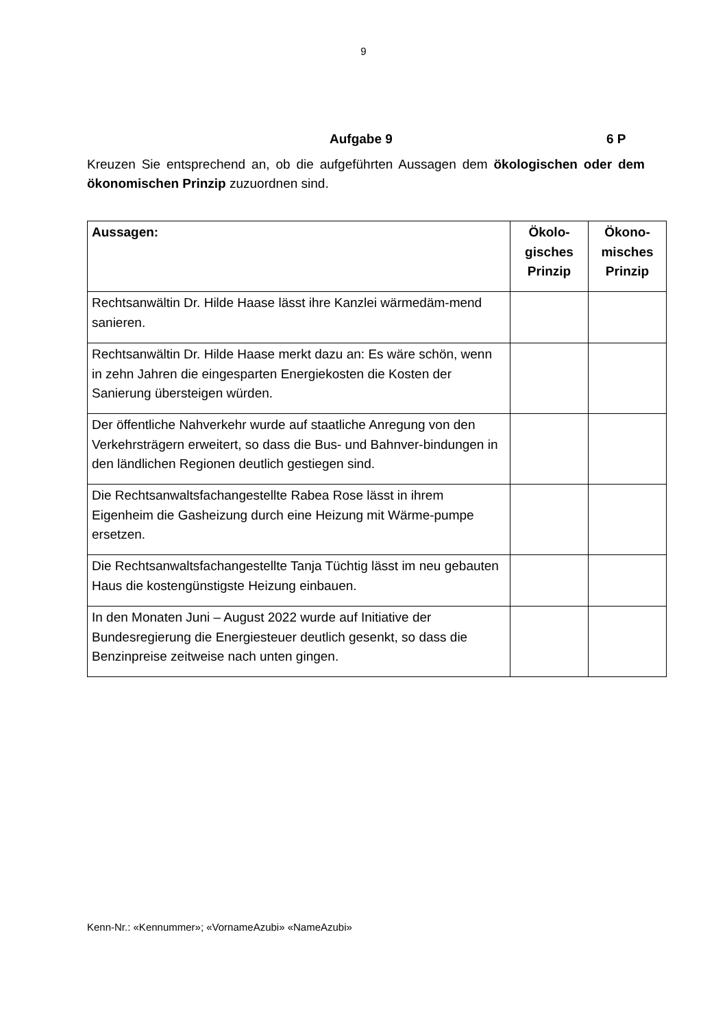9
Aufgabe 9 6 P
Kreuzen Sie entsprechend an, ob die aufgeführten Aussagen dem ökologischen oder dem ökonomischen Prinzip zuzuordnen sind.
| Aussagen: | Ökolo- gisches Prinzip | Ökono- misches Prinzip |
| --- | --- | --- |
| Rechtsanwältin Dr. Hilde Haase lässt ihre Kanzlei wärmedäm-mend sanieren. | | |
| Rechtsanwältin Dr. Hilde Haase merkt dazu an: Es wäre schön, wenn in zehn Jahren die eingesparten Energiekosten die Kosten der Sanierung übersteigen würden. | | |
| Der öffentliche Nahverkehr wurde auf staatliche Anregung von den Verkehrsträgern erweitert, so dass die Bus- und Bahnver-bindungen in den ländlichen Regionen deutlich gestiegen sind. | | |
| Die Rechtsanwaltsfachangestellte Rabea Rose lässt in ihrem Eigenheim die Gasheizung durch eine Heizung mit Wärme-pumpe ersetzen. | | |
| Die Rechtsanwaltsfachangestellte Tanja Tüchtig lässt im neu gebauten Haus die kostengünstigste Heizung einbauen. | | |
| In den Monaten Juni – August 2022 wurde auf Initiative der Bundesregierung die Energiesteuer deutlich gesenkt, so dass die Benzinpreise zeitweise nach unten gingen. | | |
Kenn-Nr.: «Kennummer»; «VornameAzubi» «NameAzubi»